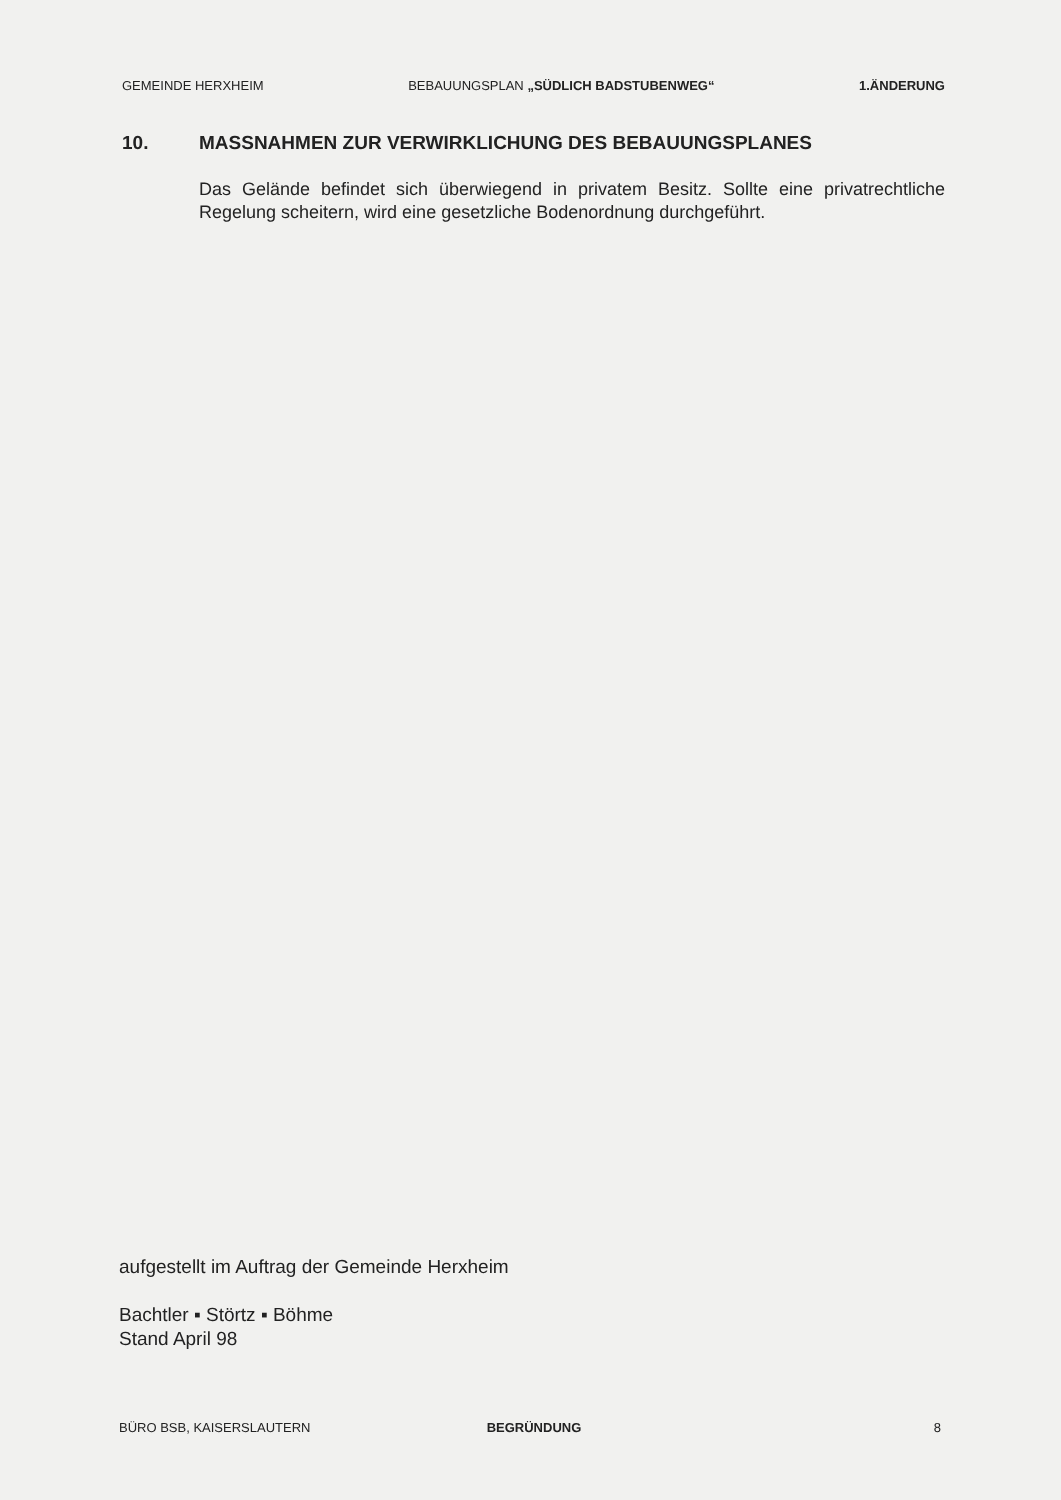GEMEINDE HERXHEIM BEBAUUNGSPLAN „SÜDLICH BADSTUBENWEG“1.ÄNDERUNG
10. MASSNAHMEN ZUR VERWIRKLICHUNG DES BEBAUUNGSPLANES
Das Gelände befindet sich überwiegend in privatem Besitz. Sollte eine privatrechtliche Regelung scheitern, wird eine gesetzliche Bodenordnung durchgeführt.
aufgestellt im Auftrag der Gemeinde Herxheim
Bachtler ▪ Störtz ▪ Böhme
Stand April 98
BÜRO BSB, KAISERSLAUTERN BEGRÜNDUNG 8